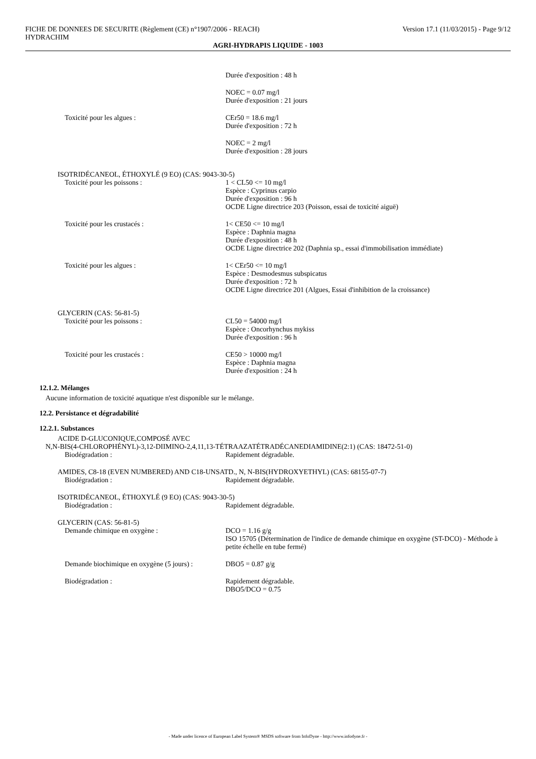FICHE DE DONNEES DE SECURITE (Règlement (CE) n°1907/2006 - REACH)
HYDRACHIM
Version 17.1 (11/03/2015) - Page 9/12
AGRI-HYDRAPIS LIQUIDE - 1003
Durée d'exposition : 48 h
NOEC = 0.07 mg/l
Durée d'exposition : 21 jours
Toxicité pour les algues : CEr50 = 18.6 mg/l
Durée d'exposition : 72 h
NOEC = 2 mg/l
Durée d'exposition : 28 jours
ISOTRIDÉCANEOL, ÉTHOXYLÉ (9 EO) (CAS: 9043-30-5)
Toxicité pour les poissons : 1 < CL50 <= 10 mg/l
Espèce : Cyprinus carpio
Durée d'exposition : 96 h
OCDE Ligne directrice 203 (Poisson, essai de toxicité aiguë)
Toxicité pour les crustacés : 1< CE50 <= 10 mg/l
Espèce : Daphnia magna
Durée d'exposition : 48 h
OCDE Ligne directrice 202 (Daphnia sp., essai d'immobilisation immédiate)
Toxicité pour les algues : 1< CEr50 <= 10 mg/l
Espèce : Desmodesmus subspicatus
Durée d'exposition : 72 h
OCDE Ligne directrice 201 (Algues, Essai d'inhibition de la croissance)
GLYCERIN (CAS: 56-81-5)
Toxicité pour les poissons : CL50 = 54000 mg/l
Espèce : Oncorhynchus mykiss
Durée d'exposition : 96 h
Toxicité pour les crustacés : CE50 > 10000 mg/l
Espèce : Daphnia magna
Durée d'exposition : 24 h
12.1.2. Mélanges
Aucune information de toxicité aquatique n'est disponible sur le mélange.
12.2. Persistance et dégradabilité
12.2.1. Substances
ACIDE D-GLUCONIQUE,COMPOSÉ AVEC
N,N-BIS(4-CHLOROPHÉNYL)-3,12-DIIMINO-2,4,11,13-TÉTRAAZATÉTRADÉCANEDIAMIDINE(2:1) (CAS: 18472-51-0)
Biodégradation : Rapidement dégradable.
AMIDES, C8-18 (EVEN NUMBERED) AND C18-UNSATD., N, N-BIS(HYDROXYETHYL) (CAS: 68155-07-7)
Biodégradation : Rapidement dégradable.
ISOTRIDÉCANEOL, ÉTHOXYLÉ (9 EO) (CAS: 9043-30-5)
Biodégradation : Rapidement dégradable.
GLYCERIN (CAS: 56-81-5)
Demande chimique en oxygène : DCO = 1.16 g/g
ISO 15705 (Détermination de l'indice de demande chimique en oxygène (ST-DCO) - Méthode à petite échelle en tube fermé)
Demande biochimique en oxygène (5 jours) :
DBO5 = 0.87 g/g
Biodégradation : Rapidement dégradable.
DBO5/DCO = 0.75
- Made under licence of European Label System® MSDS software from InfoDyne - http://www.infodyne.fr -